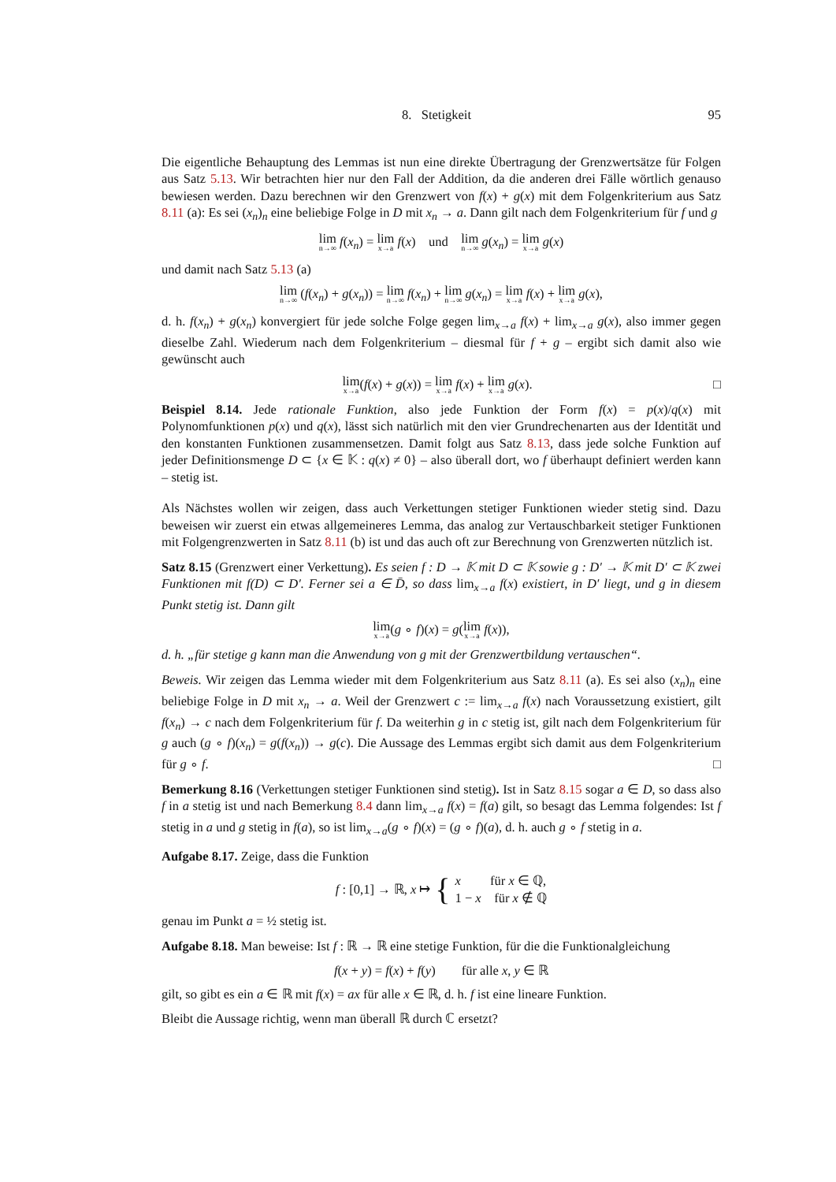8. Stetigkeit 95
Die eigentliche Behauptung des Lemmas ist nun eine direkte Übertragung der Grenzwertsätze für Folgen aus Satz 5.13. Wir betrachten hier nur den Fall der Addition, da die anderen drei Fälle wörtlich genauso bewiesen werden. Dazu berechnen wir den Grenzwert von f(x) + g(x) mit dem Folgenkriterium aus Satz 8.11 (a): Es sei (x<sub>n</sub>)<sub>n</sub> eine beliebige Folge in D mit x<sub>n</sub> → a. Dann gilt nach dem Folgenkriterium für f und g
lim<sub>n→∞</sub> f(x<sub>n</sub>) = lim<sub>x→a</sub> f(x) und lim<sub>n→∞</sub> g(x<sub>n</sub>) = lim<sub>x→a</sub> g(x)
und damit nach Satz 5.13 (a)
lim<sub>n→∞</sub> (f(x<sub>n</sub>) + g(x<sub>n</sub>)) = lim<sub>n→∞</sub> f(x<sub>n</sub>) + lim<sub>n→∞</sub> g(x<sub>n</sub>) = lim<sub>x→a</sub> f(x) + lim<sub>x→a</sub> g(x),
d. h. f(x<sub>n</sub>) + g(x<sub>n</sub>) konvergiert für jede solche Folge gegen lim<sub>x→a</sub> f(x) + lim<sub>x→a</sub> g(x), also immer gegen dieselbe Zahl. Wiederum nach dem Folgenkriterium – diesmal für f + g – ergibt sich damit also wie gewünscht auch
□ lim<sub>x→a</sub>(f(x) + g(x)) = lim<sub>x→a</sub> f(x) + lim<sub>x→a</sub> g(x).
Beispiel 8.14. Jede rationale Funktion, also jede Funktion der Form f(x) = p(x)/q(x) mit Polynomfunktionen p(x) und q(x), lässt sich natürlich mit den vier Grundrechenarten aus der Identität und den konstanten Funktionen zusammensetzen. Damit folgt aus Satz 8.13, dass jede solche Funktion auf jeder Definitionsmenge D ⊂ {x ∈ 𝕂 : q(x) ≠ 0} – also überall dort, wo f überhaupt definiert werden kann – stetig ist.
Als Nächstes wollen wir zeigen, dass auch Verkettungen stetiger Funktionen wieder stetig sind. Dazu beweisen wir zuerst ein etwas allgemeineres Lemma, das analog zur Vertauschbarkeit stetiger Funktionen mit Folgengrenzwerten in Satz 8.11 (b) ist und das auch oft zur Berechnung von Grenzwerten nützlich ist.
Satz 8.15 (Grenzwert einer Verkettung). Es seien f : D → 𝕂 mit D ⊂ 𝕂 sowie g : D′ → 𝕂 mit D′ ⊂ 𝕂 zwei Funktionen mit f(D) ⊂ D′. Ferner sei a ∈ D̄, so dass lim<sub>x→a</sub> f(x) existiert, in D′ liegt, und g in diesem Punkt stetig ist. Dann gilt
lim<sub>x→a</sub>(g ∘ f)(x) = g(lim<sub>x→a</sub> f(x)),
d. h. „für stetige g kann man die Anwendung von g mit der Grenzwertbildung vertauschen“.
Beweis. Wir zeigen das Lemma wieder mit dem Folgenkriterium aus Satz 8.11 (a). Es sei also (x<sub>n</sub>)<sub>n</sub> eine beliebige Folge in D mit x<sub>n</sub> → a. Weil der Grenzwert c := lim<sub>x→a</sub> f(x) nach Voraussetzung existiert, gilt f(x<sub>n</sub>) → c nach dem Folgenkriterium für f. Da weiterhin g in c stetig ist, gilt nach dem Folgenkriterium für g auch (g ∘ f)(x<sub>n</sub>) = g(f(x<sub>n</sub>)) → g(c). Die Aussage des Lemmas ergibt sich damit aus dem Folgenkriterium für g ∘ f. □
Bemerkung 8.16 (Verkettungen stetiger Funktionen sind stetig). Ist in Satz 8.15 sogar a ∈ D, so dass also f in a stetig ist und nach Bemerkung 8.4 dann lim<sub>x→a</sub> f(x) = f(a) gilt, so besagt das Lemma folgendes: Ist f stetig in a und g stetig in f(a), so ist lim<sub>x→a</sub>(g ∘ f)(x) = (g ∘ f)(a), d. h. auch g ∘ f stetig in a.
Aufgabe 8.17. Zeige, dass die Funktion
f : [0,1] → ℝ, x ↦ { x für x ∈ ℚ,
1 − x für x ∉ ℚ
genau im Punkt a = ½ stetig ist.
Aufgabe 8.18. Man beweise: Ist f : ℝ → ℝ eine stetige Funktion, für die die Funktionalgleichung
f(x + y) = f(x) + f(y) für alle x, y ∈ ℝ
gilt, so gibt es ein a ∈ ℝ mit f(x) = ax für alle x ∈ ℝ, d. h. f ist eine lineare Funktion.
Bleibt die Aussage richtig, wenn man überall ℝ durch ℂ ersetzt?